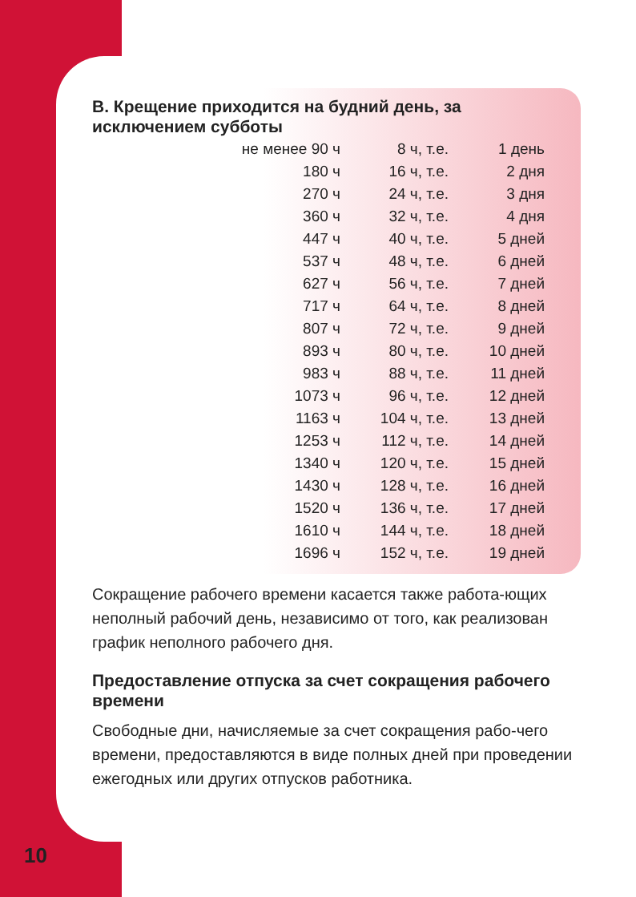В. Крещение приходится на будний день, за исключением субботы
| не менее 90 ч | 8 ч, т.е. | 1 день |
| 180 ч | 16 ч, т.е. | 2 дня |
| 270 ч | 24 ч, т.е. | 3 дня |
| 360 ч | 32 ч, т.е. | 4 дня |
| 447 ч | 40 ч, т.е. | 5 дней |
| 537 ч | 48 ч, т.е. | 6 дней |
| 627 ч | 56 ч, т.е. | 7 дней |
| 717 ч | 64 ч, т.е. | 8 дней |
| 807 ч | 72 ч, т.е. | 9 дней |
| 893 ч | 80 ч, т.е. | 10 дней |
| 983 ч | 88 ч, т.е. | 11 дней |
| 1073 ч | 96 ч, т.е. | 12 дней |
| 1163 ч | 104 ч, т.е. | 13 дней |
| 1253 ч | 112 ч, т.е. | 14 дней |
| 1340 ч | 120 ч, т.е. | 15 дней |
| 1430 ч | 128 ч, т.е. | 16 дней |
| 1520 ч | 136 ч, т.е. | 17 дней |
| 1610 ч | 144 ч, т.е. | 18 дней |
| 1696 ч | 152 ч, т.е. | 19 дней |
Сокращение рабочего времени касается также работа-ющих неполный рабочий день, независимо от того, как реализован график неполного рабочего дня.
Предоставление отпуска за счет сокращения рабочего времени
Свободные дни, начисляемые за счет сокращения рабо-чего времени, предоставляются в виде полных дней при проведении ежегодных или других отпусков работника.
10